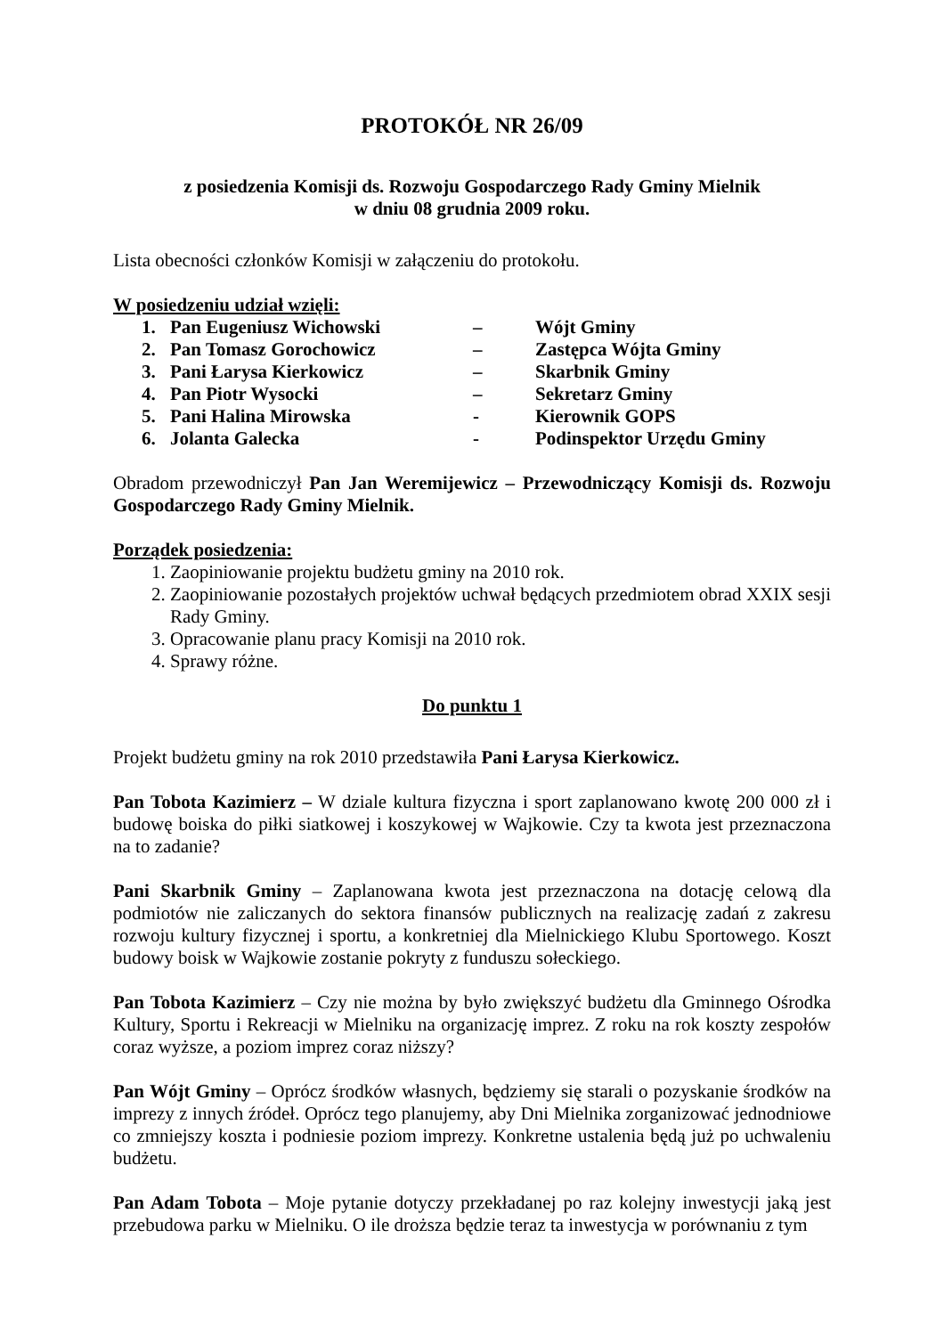PROTOKÓŁ NR 26/09
z posiedzenia Komisji ds. Rozwoju Gospodarczego Rady Gminy Mielnik
w dniu 08 grudnia 2009 roku.
Lista obecności członków Komisji w załączeniu do protokołu.
W posiedzeniu udział wzięli:
| 1. | Pan Eugeniusz Wichowski | – | Wójt Gminy |
| 2. | Pan Tomasz Gorochowicz | – | Zastępca Wójta Gminy |
| 3. | Pani Łarysa Kierkowicz | – | Skarbnik Gminy |
| 4. | Pan Piotr Wysocki | – | Sekretarz Gminy |
| 5. | Pani Halina Mirowska | - | Kierownik GOPS |
| 6. | Jolanta Galecka | - | Podinspektor Urzędu Gminy |
Obradom przewodniczył Pan Jan Weremijewicz – Przewodniczący Komisji ds. Rozwoju Gospodarczego Rady Gminy Mielnik.
Porządek posiedzenia:
1. Zaopiniowanie projektu budżetu gminy na 2010 rok.
2. Zaopiniowanie pozostałych projektów uchwał będących przedmiotem obrad XXIX sesji Rady Gminy.
3. Opracowanie planu pracy Komisji na 2010 rok.
4. Sprawy różne.
Do punktu 1
Projekt budżetu gminy na rok 2010 przedstawiła Pani Łarysa Kierkowicz.
Pan Tobota Kazimierz – W dziale kultura fizyczna i sport zaplanowano kwotę 200 000 zł i budowę boiska do piłki siatkowej i koszykowej w Wajkowie. Czy ta kwota jest przeznaczona na to zadanie?
Pani Skarbnik Gminy – Zaplanowana kwota jest przeznaczona na dotację celową dla podmiotów nie zaliczanych do sektora finansów publicznych na realizację zadań z zakresu rozwoju kultury fizycznej i sportu, a konkretniej dla Mielnickiego Klubu Sportowego. Koszt budowy boisk w Wajkowie zostanie pokryty z funduszu sołeckiego.
Pan Tobota Kazimierz – Czy nie można by było zwiększyć budżetu dla Gminnego Ośrodka Kultury, Sportu i Rekreacji w Mielniku na organizację imprez. Z roku na rok koszty zespołów coraz wyższe, a poziom imprez coraz niższy?
Pan Wójt Gminy – Oprócz środków własnych, będziemy się starali o pozyskanie środków na imprezy z innych źródeł. Oprócz tego planujemy, aby Dni Mielnika zorganizować jednodniowe co zmniejszy koszta i podniesie poziom imprezy. Konkretne ustalenia będą już po uchwaleniu budżetu.
Pan Adam Tobota – Moje pytanie dotyczy przekładanej po raz kolejny inwestycji jaką jest przebudowa parku w Mielniku. O ile droższa będzie teraz ta inwestycja w porównaniu z tym